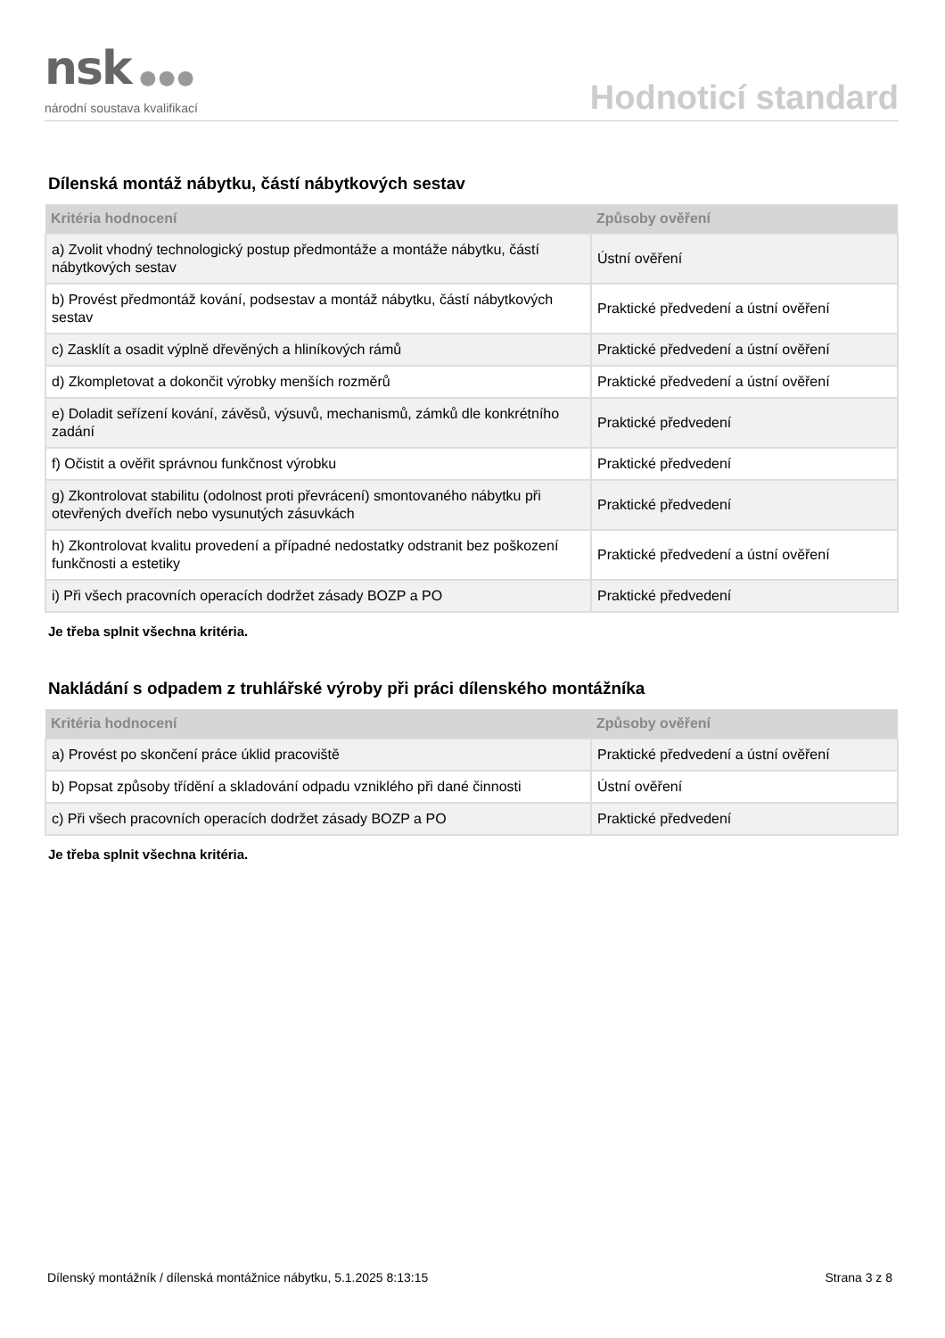nsk ●●●
národní soustava kvalifikací
Hodnoticí standard
Dílenská montáž nábytku, částí nábytkových sestav
| Kritéria hodnocení | Způsoby ověření |
| --- | --- |
| a) Zvolit vhodný technologický postup předmontáže a montáže nábytku, částí nábytkových sestav | Ústní ověření |
| b) Provést předmontáž kování, podsestav a montáž nábytku, částí nábytkových sestav | Praktické předvedení a ústní ověření |
| c) Zasklít a osadit výplně dřevěných a hliníkových rámů | Praktické předvedení a ústní ověření |
| d) Zkompletovat a dokončit výrobky menších rozměrů | Praktické předvedení a ústní ověření |
| e) Doladit seřízení kování, závěsů, výsuvů, mechanismů, zámků dle konkrétního zadání | Praktické předvedení |
| f) Očistit a ověřit správnou funkčnost výrobku | Praktické předvedení |
| g) Zkontrolovat stabilitu (odolnost proti převrácení) smontovaného nábytku při otevřených dveřích nebo vysunutých zásuvkách | Praktické předvedení |
| h) Zkontrolovat kvalitu provedení a případné nedostatky odstranit bez poškození funkčnosti a estetiky | Praktické předvedení a ústní ověření |
| i) Při všech pracovních operacích dodržet zásady BOZP a PO | Praktické předvedení |
Je třeba splnit všechna kritéria.
Nakládání s odpadem z truhlářské výroby při práci dílenského montážníka
| Kritéria hodnocení | Způsoby ověření |
| --- | --- |
| a) Provést po skončení práce úklid pracoviště | Praktické předvedení a ústní ověření |
| b) Popsat způsoby třídění a skladování odpadu vzniklého při dané činnosti | Ústní ověření |
| c) Při všech pracovních operacích dodržet zásady BOZP a PO | Praktické předvedení |
Je třeba splnit všechna kritéria.
Dílenský montážník / dílenská montážnice nábytku, 5.1.2025 8:13:15 Strana 3 z 8